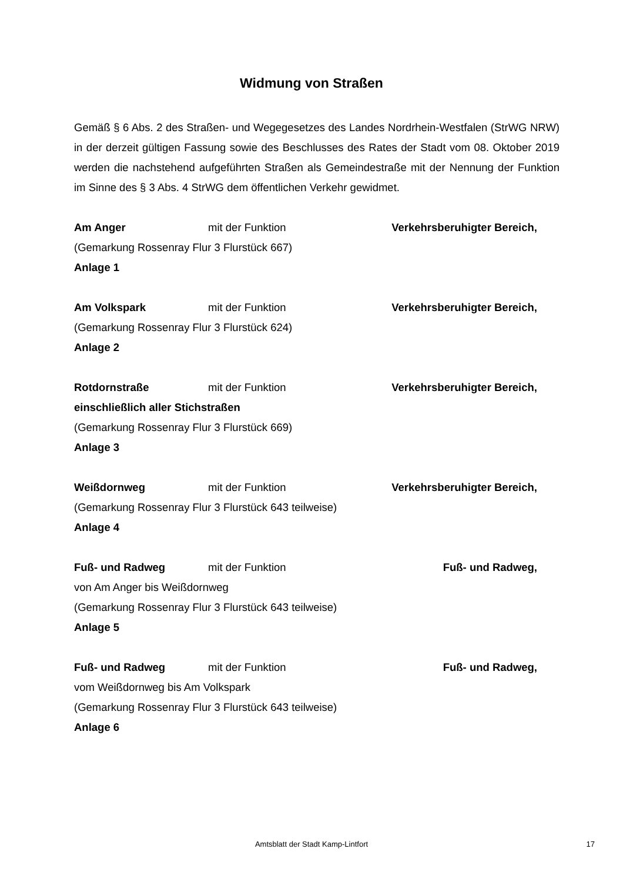Widmung von Straßen
Gemäß § 6 Abs. 2 des Straßen- und Wegegesetzes des Landes Nordrhein-Westfalen (StrWG NRW) in der derzeit gültigen Fassung sowie des Beschlusses des Rates der Stadt vom 08. Oktober 2019 werden die nachstehend aufgeführten Straßen als Gemeindestraße mit der Nennung der Funktion im Sinne des § 3 Abs. 4 StrWG dem öffentlichen Verkehr gewidmet.
Am Anger mit der Funktion Verkehrsberuhigter Bereich,
(Gemarkung Rossenray Flur 3 Flurstück 667)
Anlage 1
Am Volkspark mit der Funktion Verkehrsberuhigter Bereich,
(Gemarkung Rossenray Flur 3 Flurstück 624)
Anlage 2
Rotdornstraße mit der Funktion Verkehrsberuhigter Bereich,
einschließlich aller Stichstraßen
(Gemarkung Rossenray Flur 3 Flurstück 669)
Anlage 3
Weißdornweg mit der Funktion Verkehrsberuhigter Bereich,
(Gemarkung Rossenray Flur 3 Flurstück 643 teilweise)
Anlage 4
Fuß- und Radweg mit der Funktion Fuß- und Radweg,
von Am Anger bis Weißdornweg
(Gemarkung Rossenray Flur 3 Flurstück 643 teilweise)
Anlage 5
Fuß- und Radweg mit der Funktion Fuß- und Radweg,
vom Weißdornweg bis Am Volkspark
(Gemarkung Rossenray Flur 3 Flurstück 643 teilweise)
Anlage 6
Amtsblatt der Stadt Kamp-Lintfort
17